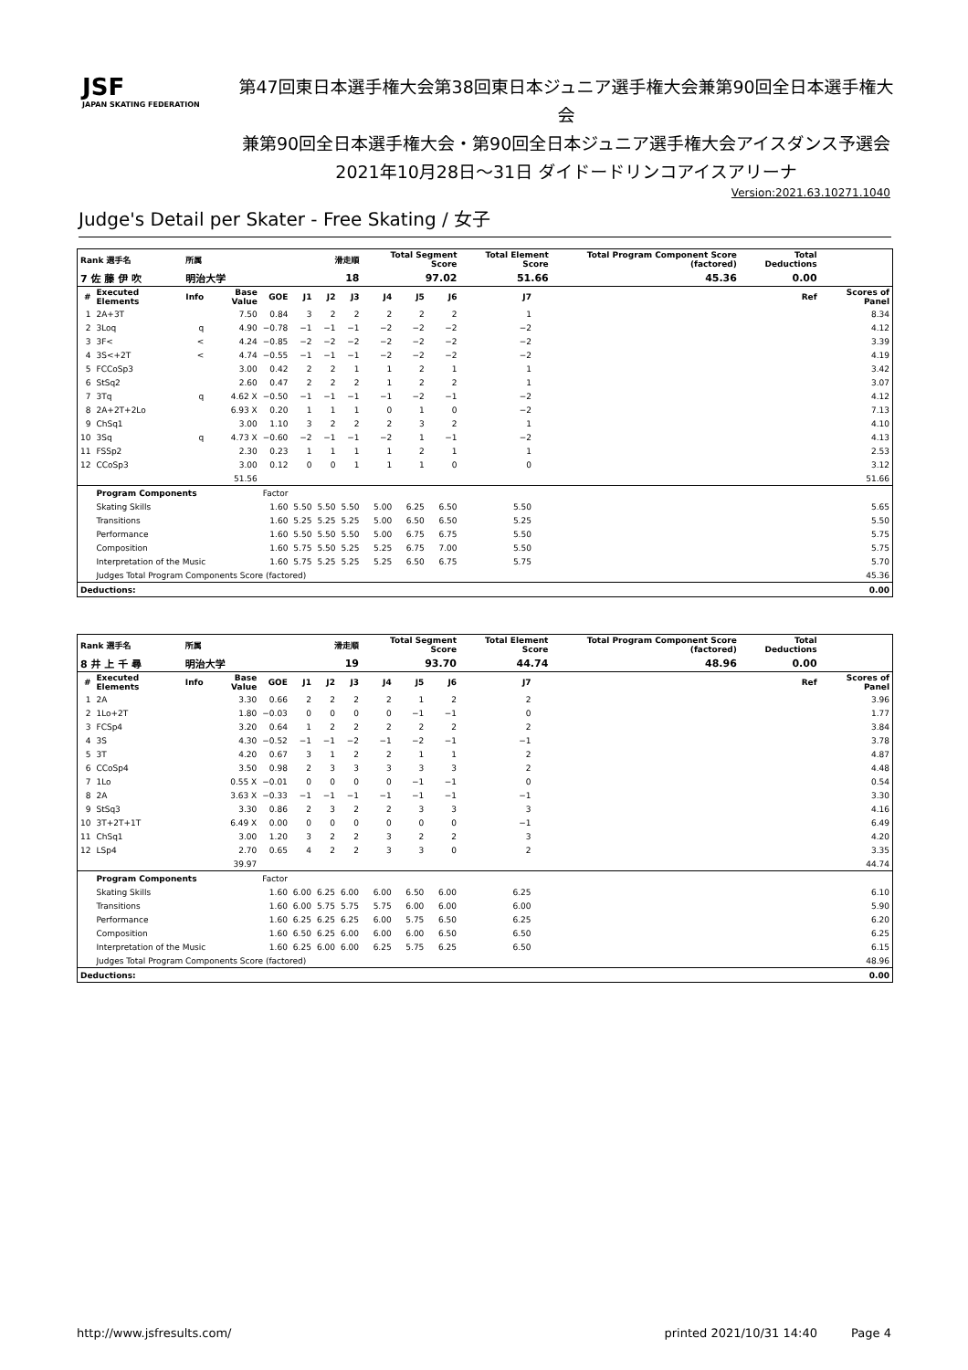JSF
JAPAN SKATING FEDERATION
第47回東日本選手権大会第38回東日本ジュニア選手権大会兼第90回全日本選手権大会
兼第90回全日本選手権大会・第90回全日本ジュニア選手権大会アイスダンス予選会
2021年10月28日～31日 ダイドードリンコアイスアリーナ
Version:2021.63.10271.1040
Judge's Detail per Skater - Free Skating / 女子
| Rank 選手名 | | 所属 | | | 滑走順 | | | Total Segment Score | | | Total Element Score | | Total Program Component Score (factored) | | Total Deductions | |
| --- | --- | --- | --- | --- | --- | --- | --- | --- | --- | --- | --- | --- | --- | --- | --- | --- |
| 7 佐 藤 伊 吹 | | 明治大学 | | | 18 | | | 97.02 | | | 51.66 | | 45.36 | | 0.00 | |
| # | Executed Elements | Info | Base Value | GOE | J1 | J2 | J3 | J4 | J5 | J6 | J7 | | | | Ref | Scores of Panel |
| 1 | 2A+3T | | 7.50 | 0.84 | 3 | 2 | 2 | 2 | 2 | 2 | 1 | | | | | 8.34 |
| 2 | 3Loq | q | 4.90 | −0.78 | −1 | −1 | −1 | −2 | −2 | −2 | −2 | | | | | 4.12 |
| 3 | 3F< | < | 4.24 | −0.85 | −2 | −2 | −2 | −2 | −2 | −2 | −2 | | | | | 3.39 |
| 4 | 3S<+2T | < | 4.74 | −0.55 | −1 | −1 | −1 | −2 | −2 | −2 | −2 | | | | | 4.19 |
| 5 | FCCoSp3 | | 3.00 | 0.42 | 2 | 2 | 1 | 1 | 2 | 1 | 1 | | | | | 3.42 |
| 6 | StSq2 | | 2.60 | 0.47 | 2 | 2 | 2 | 1 | 2 | 2 | 1 | | | | | 3.07 |
| 7 | 3Tq | q | 4.62 X | −0.50 | −1 | −1 | −1 | −1 | −2 | −1 | −2 | | | | | 4.12 |
| 8 | 2A+2T+2Lo | | 6.93 X | 0.20 | 1 | 1 | 1 | 0 | 1 | 0 | −2 | | | | | 7.13 |
| 9 | ChSq1 | | 3.00 | 1.10 | 3 | 2 | 2 | 2 | 3 | 2 | 1 | | | | | 4.10 |
| 10 | 3Sq | q | 4.73 X | −0.60 | −2 | −1 | −1 | −2 | 1 | −1 | −2 | | | | | 4.13 |
| 11 | FSSp2 | | 2.30 | 0.23 | 1 | 1 | 1 | 1 | 2 | 1 | 1 | | | | | 2.53 |
| 12 | CCoSp3 | | 3.00 | 0.12 | 0 | 0 | 1 | 1 | 1 | 0 | 0 | | | | | 3.12 |
| | | | 51.56 | | | | | | | | | | | | | 51.66 |
| | Program Components | | | Factor | | | | | | | | | | | | |
| | Skating Skills | | | 1.60 | 5.50 | 5.50 | 5.50 | 5.00 | 6.25 | 6.50 | 5.50 | | | | | 5.65 |
| | Transitions | | | 1.60 | 5.25 | 5.25 | 5.25 | 5.00 | 6.50 | 6.50 | 5.25 | | | | | 5.50 |
| | Performance | | | 1.60 | 5.50 | 5.50 | 5.50 | 5.00 | 6.75 | 6.75 | 5.50 | | | | | 5.75 |
| | Composition | | | 1.60 | 5.75 | 5.50 | 5.25 | 5.25 | 6.75 | 7.00 | 5.50 | | | | | 5.75 |
| | Interpretation of the Music | | | 1.60 | 5.75 | 5.25 | 5.25 | 5.25 | 6.50 | 6.75 | 5.75 | | | | | 5.70 |
| | Judges Total Program Components Score (factored) | | | | | | | | | | | | | | | 45.36 |
| Deductions: | | | | | | | | | | | | | | | | 0.00 |
| Rank 選手名 | | 所属 | | | 滑走順 | | | Total Segment Score | | | Total Element Score | | Total Program Component Score (factored) | | Total Deductions | |
| --- | --- | --- | --- | --- | --- | --- | --- | --- | --- | --- | --- | --- | --- | --- | --- | --- |
| 8 井 上 千 尋 | | 明治大学 | | | 19 | | | 93.70 | | | 44.74 | | 48.96 | | 0.00 | |
| # | Executed Elements | Info | Base Value | GOE | J1 | J2 | J3 | J4 | J5 | J6 | J7 | | | | Ref | Scores of Panel |
| 1 | 2A | | 3.30 | 0.66 | 2 | 2 | 2 | 2 | 1 | 2 | 2 | | | | | 3.96 |
| 2 | 1Lo+2T | | 1.80 | −0.03 | 0 | 0 | 0 | 0 | −1 | −1 | 0 | | | | | 1.77 |
| 3 | FCSp4 | | 3.20 | 0.64 | 1 | 2 | 2 | 2 | 2 | 2 | 2 | | | | | 3.84 |
| 4 | 3S | | 4.30 | −0.52 | −1 | −1 | −2 | −1 | −2 | −1 | −1 | | | | | 3.78 |
| 5 | 3T | | 4.20 | 0.67 | 3 | 1 | 2 | 2 | 1 | 1 | 2 | | | | | 4.87 |
| 6 | CCoSp4 | | 3.50 | 0.98 | 2 | 3 | 3 | 3 | 3 | 3 | 2 | | | | | 4.48 |
| 7 | 1Lo | | 0.55 X | −0.01 | 0 | 0 | 0 | 0 | −1 | −1 | 0 | | | | | 0.54 |
| 8 | 2A | | 3.63 X | −0.33 | −1 | −1 | −1 | −1 | −1 | −1 | −1 | | | | | 3.30 |
| 9 | StSq3 | | 3.30 | 0.86 | 2 | 3 | 2 | 2 | 3 | 3 | 3 | | | | | 4.16 |
| 10 | 3T+2T+1T | | 6.49 X | 0.00 | 0 | 0 | 0 | 0 | 0 | 0 | −1 | | | | | 6.49 |
| 11 | ChSq1 | | 3.00 | 1.20 | 3 | 2 | 2 | 3 | 2 | 2 | 3 | | | | | 4.20 |
| 12 | LSp4 | | 2.70 | 0.65 | 4 | 2 | 2 | 3 | 3 | 0 | 2 | | | | | 3.35 |
| | | | 39.97 | | | | | | | | | | | | | 44.74 |
| | Program Components | | | Factor | | | | | | | | | | | | |
| | Skating Skills | | | 1.60 | 6.00 | 6.25 | 6.00 | 6.00 | 6.50 | 6.00 | 6.25 | | | | | 6.10 |
| | Transitions | | | 1.60 | 6.00 | 5.75 | 5.75 | 5.75 | 6.00 | 6.00 | 6.00 | | | | | 5.90 |
| | Performance | | | 1.60 | 6.25 | 6.25 | 6.25 | 6.00 | 5.75 | 6.50 | 6.25 | | | | | 6.20 |
| | Composition | | | 1.60 | 6.50 | 6.25 | 6.00 | 6.00 | 6.00 | 6.50 | 6.50 | | | | | 6.25 |
| | Interpretation of the Music | | | 1.60 | 6.25 | 6.00 | 6.00 | 6.25 | 5.75 | 6.25 | 6.50 | | | | | 6.15 |
| | Judges Total Program Components Score (factored) | | | | | | | | | | | | | | | 48.96 |
| Deductions: | | | | | | | | | | | | | | | | 0.00 |
http://www.jsfresults.com/ printed 2021/10/31 14:40 Page 4